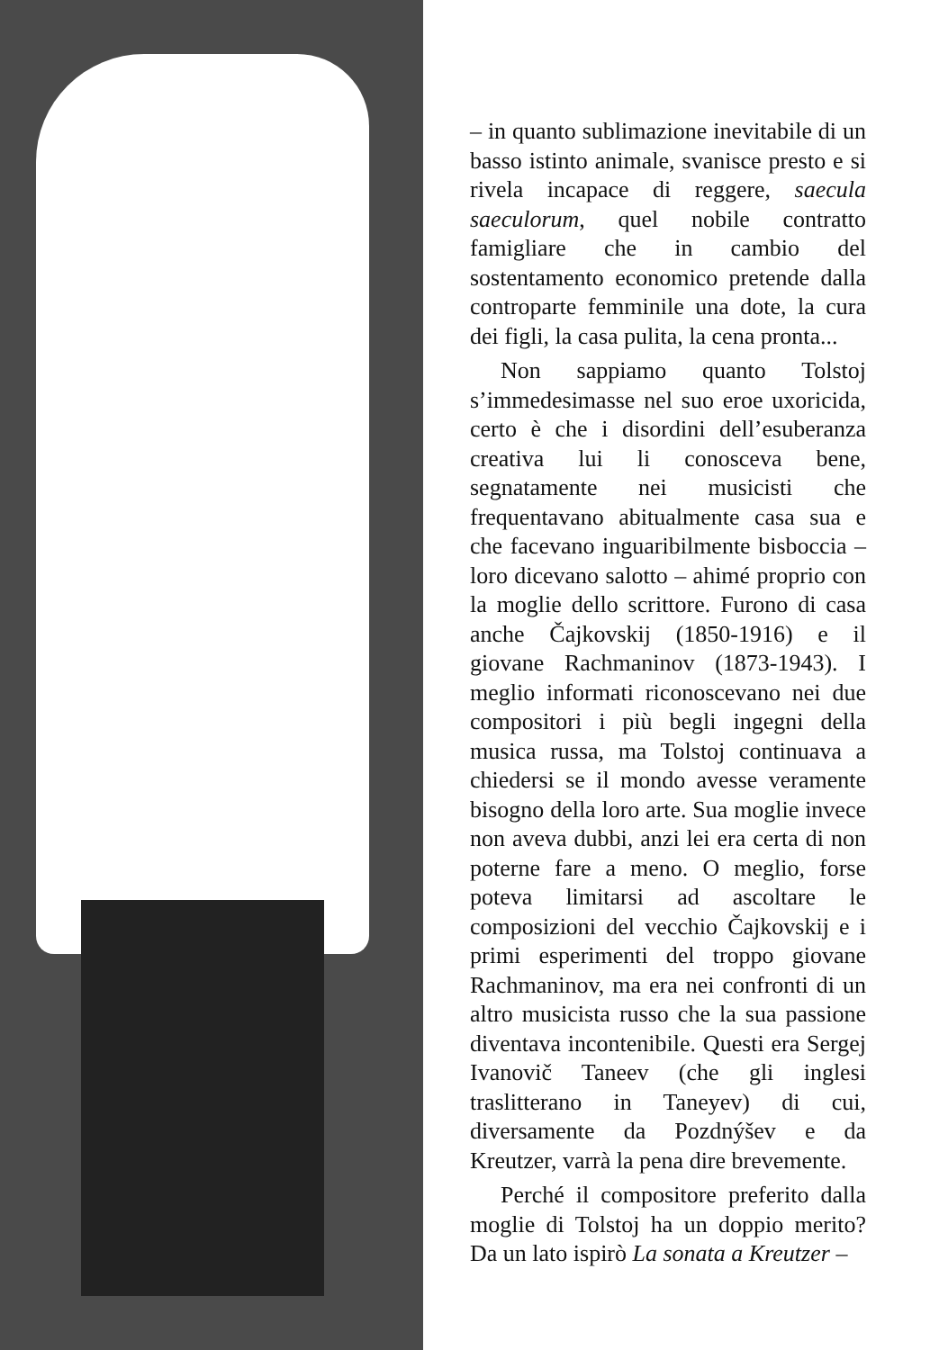– in quanto sublimazione inevitabile di un basso istinto animale, svanisce presto e si rivela incapace di reggere, saecula saeculorum, quel nobile contratto famigliare che in cambio del sostentamento economico pretende dalla controparte femminile una dote, la cura dei figli, la casa pulita, la cena pronta...
Non sappiamo quanto Tolstoj s’immedesimasse nel suo eroe uxoricida, certo è che i disordini dell’esuberanza creativa lui li conosceva bene, segnatamente nei musicisti che frequentavano abitualmente casa sua e che facevano inguaribilmente bisboccia – loro dicevano salotto – ahimé proprio con la moglie dello scrittore. Furono di casa anche Čajkovskij (1850-1916) e il giovane Rachmaninov (1873-1943). I meglio informati riconoscevano nei due compositori i più begli ingegni della musica russa, ma Tolstoj continuava a chiedersi se il mondo avesse veramente bisogno della loro arte. Sua moglie invece non aveva dubbi, anzi lei era certa di non poterne fare a meno. O meglio, forse poteva limitarsi ad ascoltare le composizioni del vecchio Čajkovskij e i primi esperimenti del troppo giovane Rachmaninov, ma era nei confronti di un altro musicista russo che la sua passione diventava incontenibile. Questi era Sergej Ivanovič Taneev (che gli inglesi traslitterano in Taneyev) di cui, diversamente da Pozdnýšev e da Kreutzer, varrà la pena dire brevemente.
Perché il compositore preferito dalla moglie di Tolstoj ha un doppio merito? Da un lato ispirò La sonata a Kreutzer –